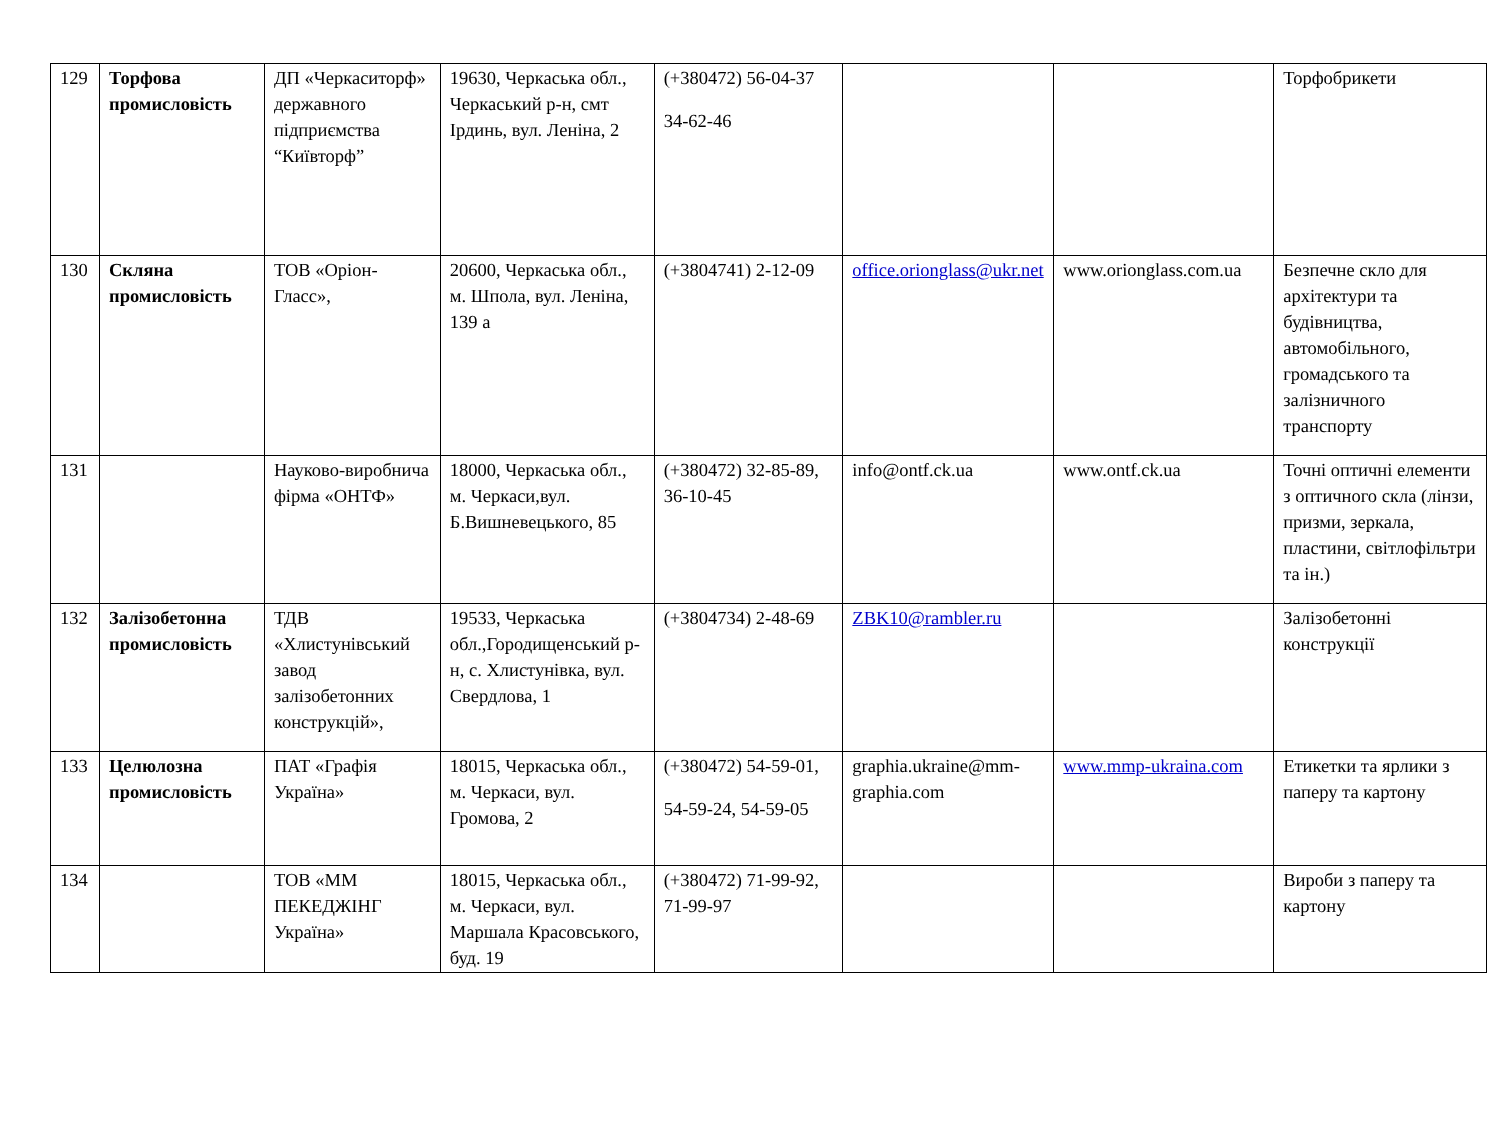| 129 | Торфова промисловість | ДП «Черкаситорф» державного підприємства “Київторф” | 19630, Черкаська обл., Черкаський р-н, смт Ірдинь, вул. Леніна, 2 | (+380472) 56-04-37 34-62-46 | | | Торфобрикети |
| 130 | Скляна промисловість | ТОВ «Оріон-Гласс», | 20600, Черкаська обл., м. Шпола, вул. Леніна, 139 а | (+3804741) 2-12-09 | office.orionglass@ukr.net | www.orionglass.com.ua | Безпечне скло для архітектури та будівництва, автомобільного, громадського та залізничного транспорту |
| 131 | | Науково-виробнича фірма «ОНТФ» | 18000, Черкаська обл., м. Черкаси,вул. Б.Вишневецького, 85 | (+380472) 32-85-89, 36-10-45 | info@ontf.ck.ua | www.ontf.ck.ua | Точні оптичні елементи з оптичного скла (лінзи, призми, зеркала, пластини, світлофільтри та ін.) |
| 132 | Залізобетонна промисловість | ТДВ «Хлистунівський завод залізобетонних конструкцій», | 19533, Черкаська обл.,Городищенський р-н, с. Хлистунівка, вул. Свердлова, 1 | (+3804734) 2-48-69 | ZBK10@rambler.ru | | Залізобетонні конструкції |
| 133 | Целюлозна промисловість | ПАТ «Графія Україна» | 18015, Черкаська обл., м. Черкаси, вул. Громова, 2 | (+380472) 54-59-01, 54-59-24, 54-59-05 | graphia.ukraine@mm-graphia.com | www.mmp-ukraina.com | Етикетки та ярлики з паперу та картону |
| 134 | | ТОВ «ММ ПЕКЕДЖІНГ Україна» | 18015, Черкаська обл., м. Черкаси, вул. Маршала Красовського, буд. 19 | (+380472) 71-99-92, 71-99-97 | | | Вироби з паперу та картону |